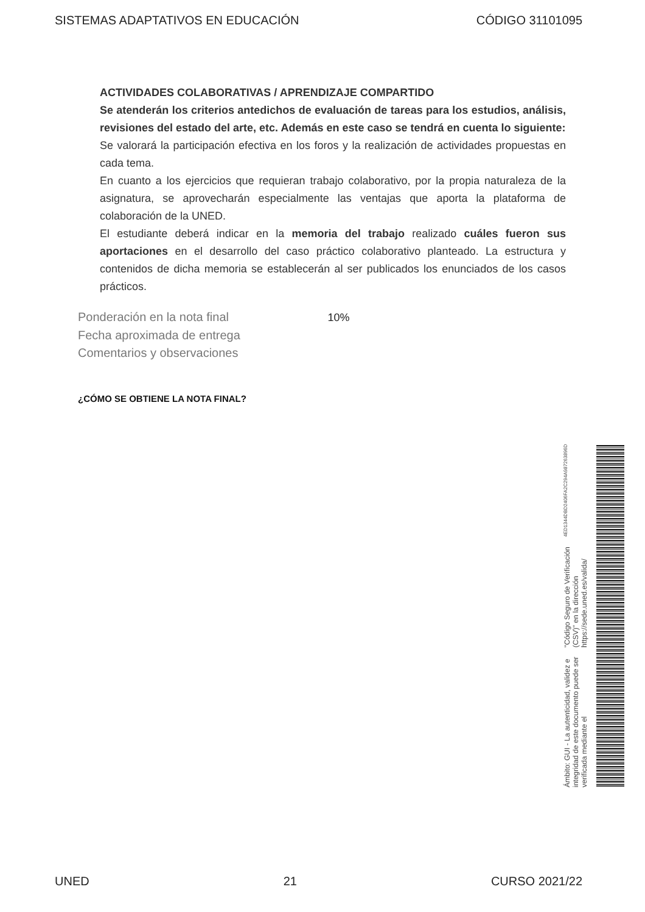SISTEMAS ADAPTATIVOS EN EDUCACIÓN CÓDIGO 31101095
ACTIVIDADES COLABORATIVAS / APRENDIZAJE COMPARTIDO
Se atenderán los criterios antedichos de evaluación de tareas para los estudios, análisis, revisiones del estado del arte, etc. Además en este caso se tendrá en cuenta lo siguiente:
Se valorará la participación efectiva en los foros y la realización de actividades propuestas en cada tema.
En cuanto a los ejercicios que requieran trabajo colaborativo, por la propia naturaleza de la asignatura, se aprovecharán especialmente las ventajas que aporta la plataforma de colaboración de la UNED.
El estudiante deberá indicar en la memoria del trabajo realizado cuáles fueron sus aportaciones en el desarrollo del caso práctico colaborativo planteado. La estructura y contenidos de dicha memoria se establecerán al ser publicados los enunciados de los casos prácticos.
Ponderación en la nota final 10%
Fecha aproximada de entrega
Comentarios y observaciones
¿CÓMO SE OBTIENE LA NOTA FINAL?
Ámbito: GUI - La autenticidad, validez e integridad de este documento puede ser verificada mediante el
"Código Seguro de Verificación (CSV)" en la dirección https://sede.uned.es/valida/
4ED1344DBD2406FA2C294A987263896D
UNED 21 CURSO 2021/22